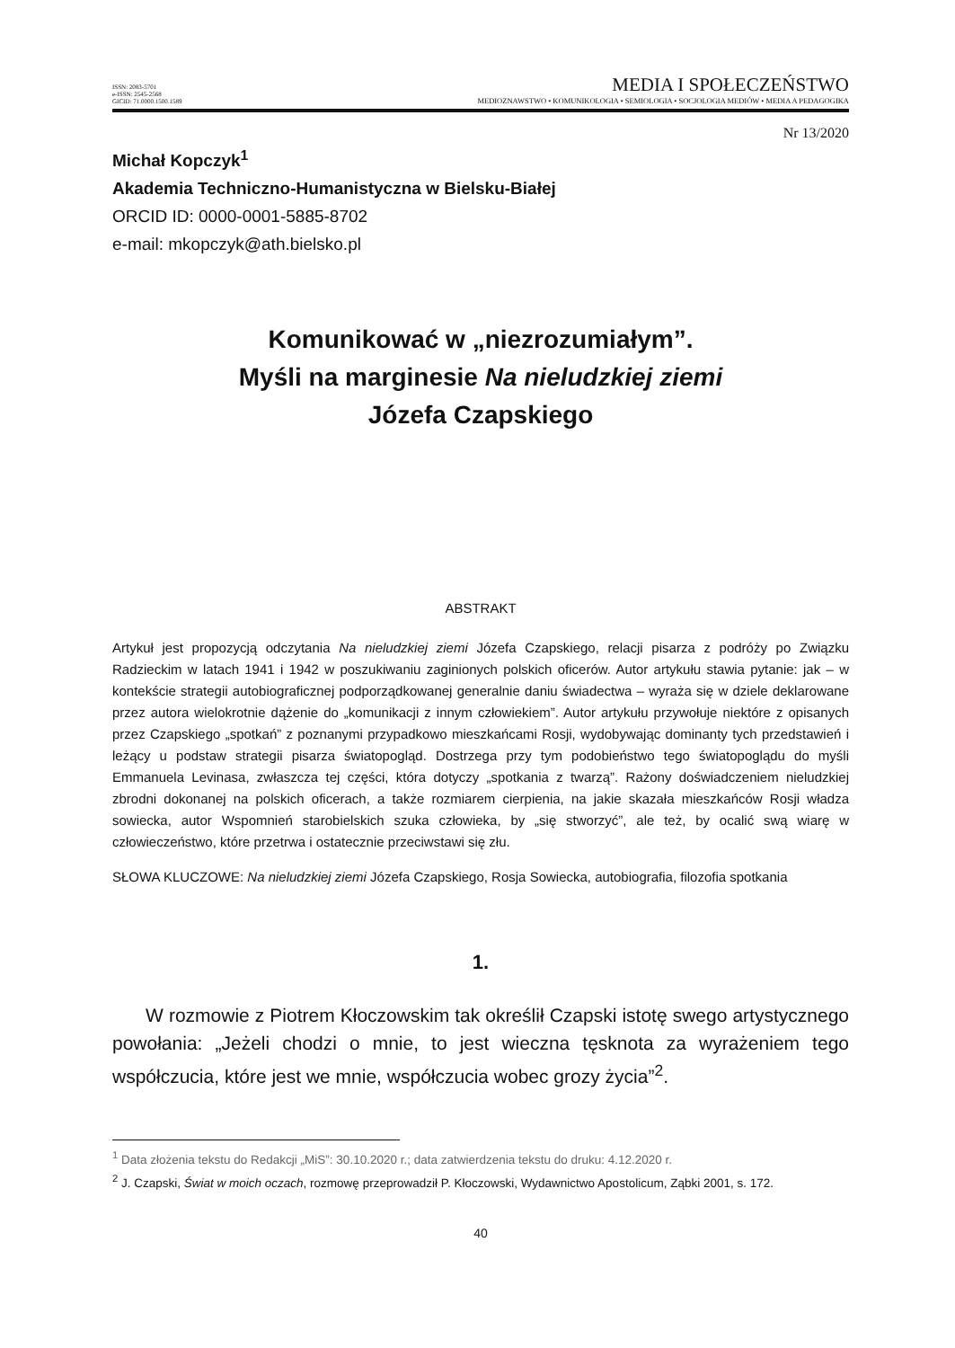ISSN: 2083-5701
e-ISSN: 2545-2568
GICID: 71.0000.1500.1589
MEDIA I SPOŁECZEŃSTWO
MEDIOZNAWSTWO • KOMUNIKOLOGIA • SEMIOLOGIA • SOCJOLOGIA MEDIÓW • MEDIA A PEDAGOGIKA
Nr 13/2020
Michał Kopczyk<sup>1</sup>
Akademia Techniczno-Humanistyczna w Bielsku-Białej
ORCID ID: 0000-0001-5885-8702
e-mail: mkopczyk@ath.bielsko.pl
Komunikować w „niezrozumiałym”.
Myśli na marginesie Na nieludzkiej ziemi
Józefa Czapskiego
ABSTRAKT
Artykuł jest propozycją odczytania Na nieludzkiej ziemi Józefa Czapskiego, relacji pisarza z podróży po Związku Radzieckim w latach 1941 i 1942 w poszukiwaniu zaginionych polskich oficerów. Autor artykułu stawia pytanie: jak – w kontekście strategii autobiograficznej podporządkowanej generalnie daniu świadectwa – wyraża się w dziele deklarowane przez autora wielokrotnie dążenie do „komunikacji z innym człowiekiem”. Autor artykułu przywołuje niektóre z opisanych przez Czapskiego „spotkań” z poznanymi przypadkowo mieszkańcami Rosji, wydobywając dominanty tych przedstawień i leżący u podstaw strategii pisarza światopogląd. Dostrzega przy tym podobieństwo tego światopoglądu do myśli Emmanuela Levinasa, zwłaszcza tej części, która dotyczy „spotkania z twarzą”. Rażony doświadczeniem nieludzkiej zbrodni dokonanej na polskich oficerach, a także rozmiarem cierpienia, na jakie skazała mieszkańców Rosji władza sowiecka, autor Wspomnień starobielskich szuka człowieka, by „się stworzyć”, ale też, by ocalić swą wiarę w człowieczeństwo, które przetrwa i ostatecznie przeciwstawi się złu.
SŁOWA KLUCZOWE: Na nieludzkiej ziemi Józefa Czapskiego, Rosja Sowiecka, autobiografia, filozofia spotkania
1.
W rozmowie z Piotrem Kłoczowskim tak określił Czapski istotę swego artystycznego powołania: „Jeżeli chodzi o mnie, to jest wieczna tęsknota za wyrażeniem tego współczucia, które jest we mnie, współczucia wobec grozy życia”<sup>2</sup>.
<sup>1</sup> Data złożenia tekstu do Redakcji „MiS”: 30.10.2020 r.; data zatwierdzenia tekstu do druku: 4.12.2020 r.
<sup>2</sup> J. Czapski, Świat w moich oczach, rozmowę przeprowadził P. Kłoczowski, Wydawnictwo Apostolicum, Ząbki 2001, s. 172.
40